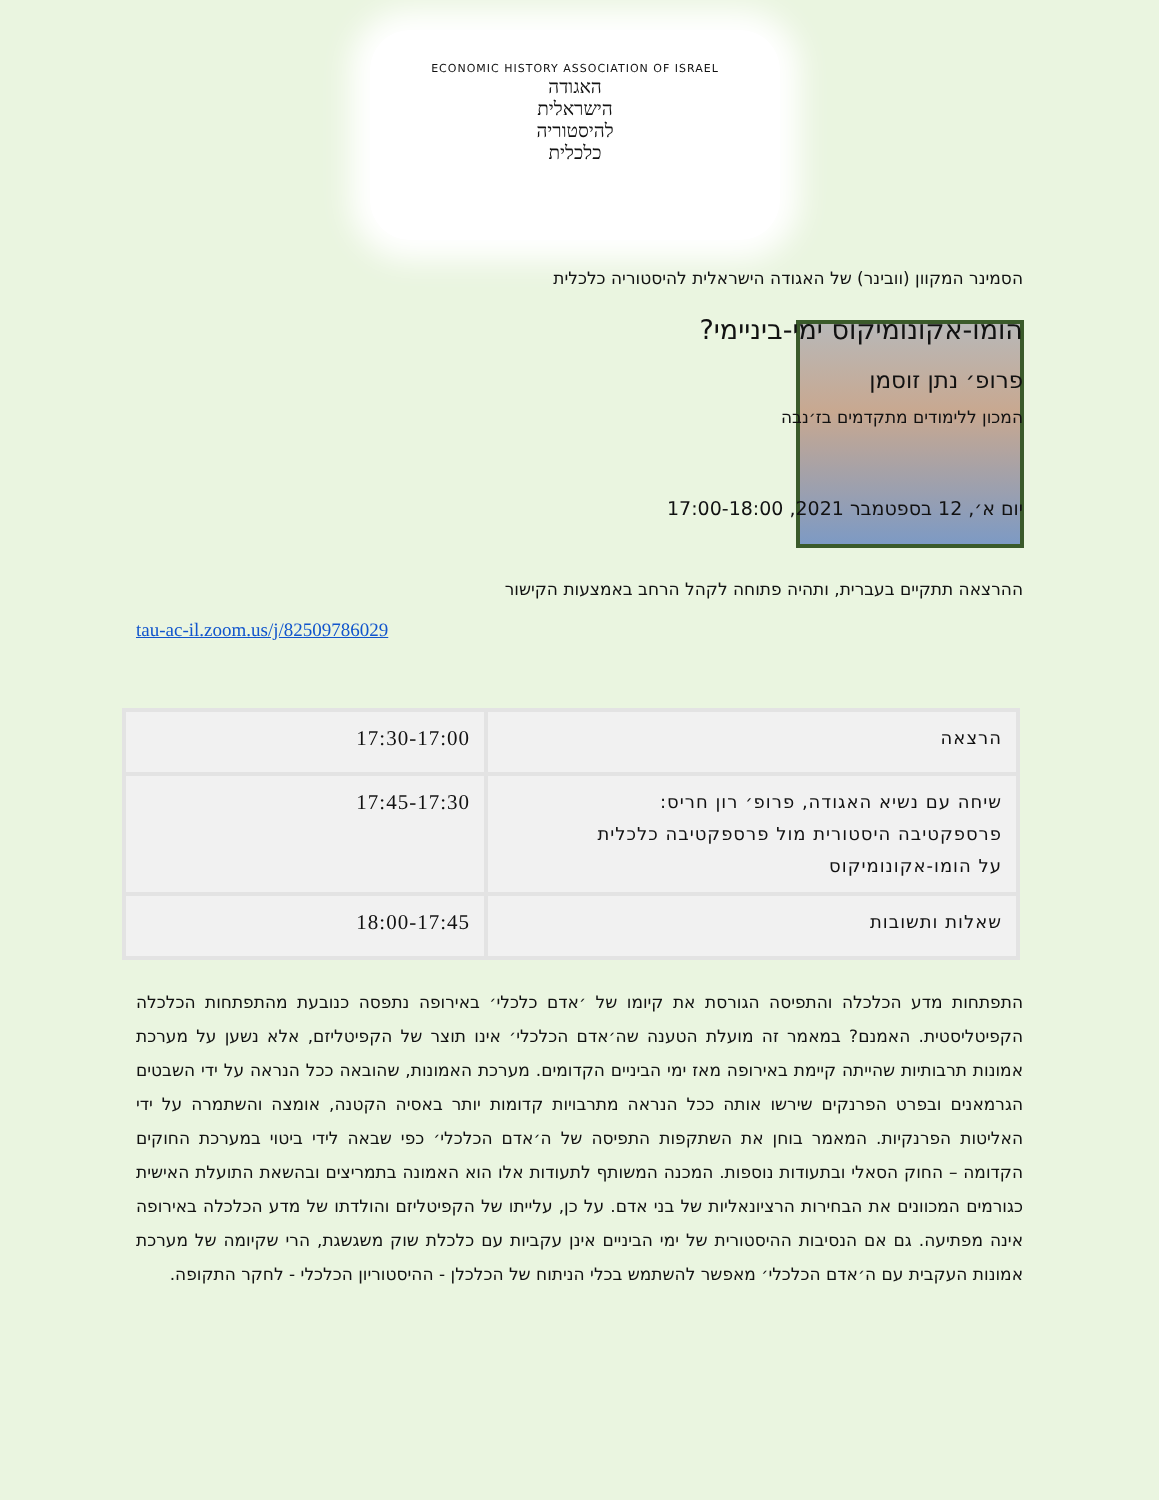ECONOMIC HISTORY ASSOCIATION OF ISRAEL
האגודה
הישראלית
להיסטוריה
כלכלית
הסמינר המקוון (וובינר) של האגודה הישראלית להיסטוריה כלכלית
הומו-אקונומיקוס ימי-ביניימי?
פרופ׳ נתן זוסמן
המכון ללימודים מתקדמים בז׳נבה
יום א׳, 12 בספטמבר 2021, 17:00-18:00
ההרצאה תתקיים בעברית, ותהיה פתוחה לקהל הרחב באמצעות הקישור
tau-ac-il.zoom.us/j/82509786029
| הרצאה | 17:30-17:00 |
| שיחה עם נשיא האגודה, פרופ׳ רון חריס: פרספקטיבה היסטורית מול פרספקטיבה כלכלית על הומו-אקונומיקוס | 17:45-17:30 |
| שאלות ותשובות | 18:00-17:45 |
התפתחות מדע הכלכלה והתפיסה הגורסת את קיומו של ׳אדם כלכלי׳ באירופה נתפסה כנובעת מהתפתחות הכלכלה הקפיטליסטית. האמנם? במאמר זה מועלת הטענה שה׳אדם הכלכלי׳ אינו תוצר של הקפיטליזם, אלא נשען על מערכת אמונות תרבותיות שהייתה קיימת באירופה מאז ימי הביניים הקדומים. מערכת האמונות, שהובאה ככל הנראה על ידי השבטים הגרמאנים ובפרט הפרנקים שירשו אותה ככל הנראה מתרבויות קדומות יותר באסיה הקטנה, אומצה והשתמרה על ידי האליטות הפרנקיות. המאמר בוחן את השתקפות התפיסה של ה׳אדם הכלכלי׳ כפי שבאה לידי ביטוי במערכת החוקים הקדומה – החוק הסאלי ובתעודות נוספות. המכנה המשותף לתעודות אלו הוא האמונה בתמריצים ובהשאת התועלת האישית כגורמים המכוונים את הבחירות הרציונאליות של בני אדם. על כן, עלייתו של הקפיטליזם והולדתו של מדע הכלכלה באירופה אינה מפתיעה. גם אם הנסיבות ההיסטורית של ימי הביניים אינן עקביות עם כלכלת שוק משגשגת, הרי שקיומה של מערכת אמונות העקבית עם ה׳אדם הכלכלי׳ מאפשר להשתמש בכלי הניתוח של הכלכלן - ההיסטוריון הכלכלי - לחקר התקופה.